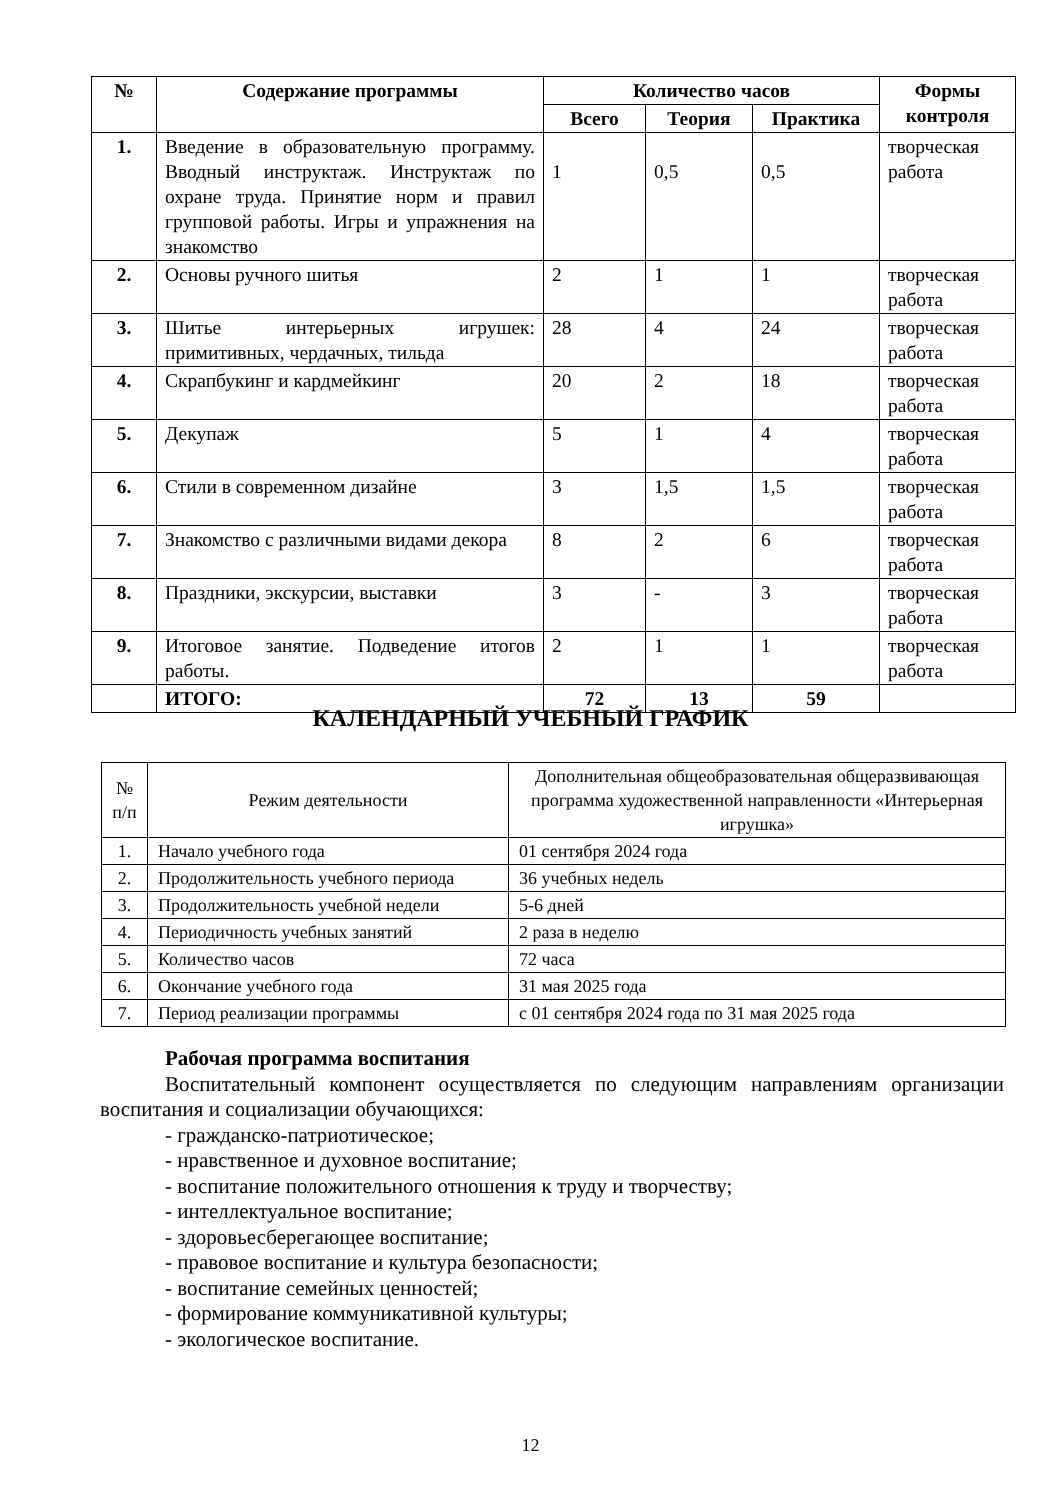| № | Содержание программы | Количество часов | | | Формы контроля |
| --- | --- | --- | --- | --- | --- |
| | | Всего | Теория | Практика | |
| 1. | Введение в образовательную программу. Вводный инструктаж. Инструктаж по охране труда. Принятие норм и правил групповой работы. Игры и упражнения на знакомство | 1 | 0,5 | 0,5 | творческая работа |
| 2. | Основы ручного шитья | 2 | 1 | 1 | творческая работа |
| 3. | Шитье интерьерных игрушек: примитивных, чердачных, тильда | 28 | 4 | 24 | творческая работа |
| 4. | Скрапбукинг и кардмейкинг | 20 | 2 | 18 | творческая работа |
| 5. | Декупаж | 5 | 1 | 4 | творческая работа |
| 6. | Стили в современном дизайне | 3 | 1,5 | 1,5 | творческая работа |
| 7. | Знакомство с различными видами декора | 8 | 2 | 6 | творческая работа |
| 8. | Праздники, экскурсии, выставки | 3 | - | 3 | творческая работа |
| 9. | Итоговое занятие. Подведение итогов работы. | 2 | 1 | 1 | творческая работа |
| | ИТОГО: | 72 | 13 | 59 | |
КАЛЕНДАРНЫЙ УЧЕБНЫЙ ГРАФИК
| № п/п | Режим деятельности | Дополнительная общеобразовательная общеразвивающая программа художественной направленности «Интерьерная игрушка» |
| 1. | Начало учебного года | 01 сентября 2024 года |
| 2. | Продолжительность учебного периода | 36 учебных недель |
| 3. | Продолжительность учебной недели | 5-6 дней |
| 4. | Периодичность учебных занятий | 2 раза в неделю |
| 5. | Количество часов | 72 часа |
| 6. | Окончание учебного года | 31 мая 2025 года |
| 7. | Период реализации программы | с 01 сентября 2024 года по 31 мая 2025 года |
Рабочая программа воспитания
Воспитательный компонент осуществляется по следующим направлениям организации воспитания и социализации обучающихся:
- гражданско-патриотическое;
- нравственное и духовное воспитание;
- воспитание положительного отношения к труду и творчеству;
- интеллектуальное воспитание;
- здоровьесберегающее воспитание;
- правовое воспитание и культура безопасности;
- воспитание семейных ценностей;
- формирование коммуникативной культуры;
- экологическое воспитание.
12